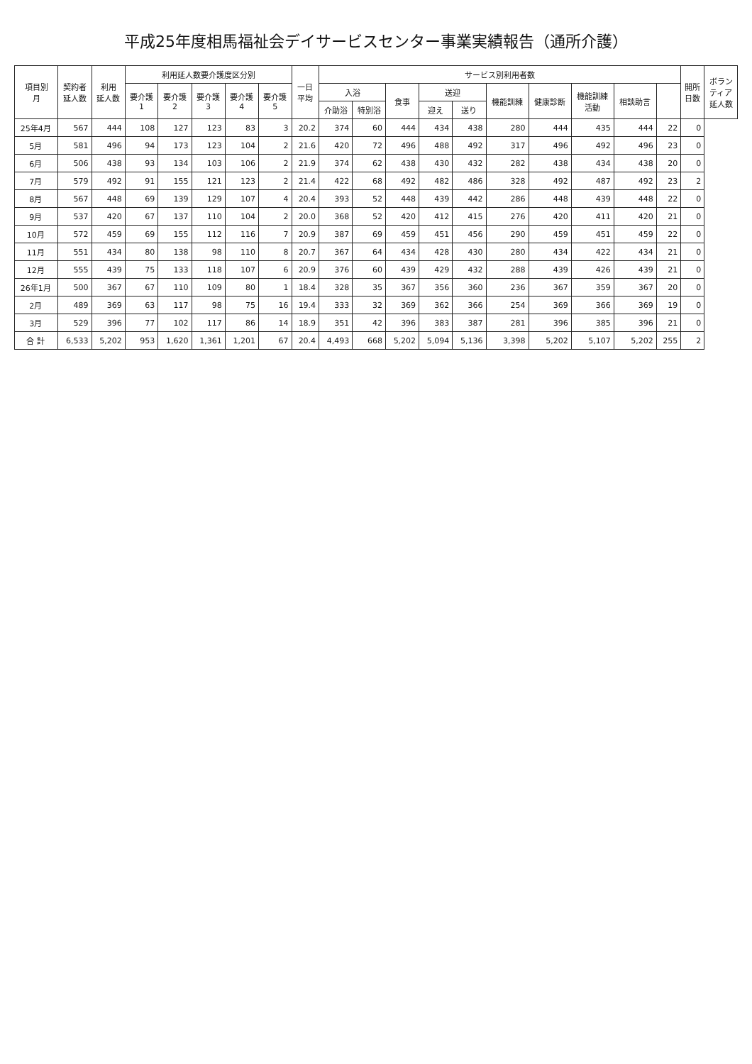平成25年度相馬福祉会デイサービスセンター事業実績報告（通所介護）
| 項目別 月 | 契約者 延人数 | 利用 延人数 | 利用延人数要介護度区分別 | | | | | 一日 平均 | サービス別利用者数 | | | | | | | | | | 開所 日数 | ボラン ティア 延人数 |
| --- | --- | --- | --- | --- | --- | --- | --- | --- | --- | --- | --- | --- | --- | --- | --- | --- | --- | --- | --- | --- |
| | | | 要介護 1 | 要介護 2 | 要介護 3 | 要介護 4 | 要介護 5 | | 入浴 | | 食事 | 送迎 | | 機能訓練 | 健康診断 | 機能訓練 活動 | 相談助言 | | | |
| | | | | | | | | | 介助浴 | 特別浴 | | 迎え | 送り | | | | | | | |
| 25年4月 | 567 | 444 | 108 | 127 | 123 | 83 | 3 | 20.2 | 374 | 60 | 444 | 434 | 438 | 280 | 444 | 435 | 444 | 22 | 0 | |
| 5月 | 581 | 496 | 94 | 173 | 123 | 104 | 2 | 21.6 | 420 | 72 | 496 | 488 | 492 | 317 | 496 | 492 | 496 | 23 | 0 | |
| 6月 | 506 | 438 | 93 | 134 | 103 | 106 | 2 | 21.9 | 374 | 62 | 438 | 430 | 432 | 282 | 438 | 434 | 438 | 20 | 0 | |
| 7月 | 579 | 492 | 91 | 155 | 121 | 123 | 2 | 21.4 | 422 | 68 | 492 | 482 | 486 | 328 | 492 | 487 | 492 | 23 | 2 | |
| 8月 | 567 | 448 | 69 | 139 | 129 | 107 | 4 | 20.4 | 393 | 52 | 448 | 439 | 442 | 286 | 448 | 439 | 448 | 22 | 0 | |
| 9月 | 537 | 420 | 67 | 137 | 110 | 104 | 2 | 20.0 | 368 | 52 | 420 | 412 | 415 | 276 | 420 | 411 | 420 | 21 | 0 | |
| 10月 | 572 | 459 | 69 | 155 | 112 | 116 | 7 | 20.9 | 387 | 69 | 459 | 451 | 456 | 290 | 459 | 451 | 459 | 22 | 0 | |
| 11月 | 551 | 434 | 80 | 138 | 98 | 110 | 8 | 20.7 | 367 | 64 | 434 | 428 | 430 | 280 | 434 | 422 | 434 | 21 | 0 | |
| 12月 | 555 | 439 | 75 | 133 | 118 | 107 | 6 | 20.9 | 376 | 60 | 439 | 429 | 432 | 288 | 439 | 426 | 439 | 21 | 0 | |
| 26年1月 | 500 | 367 | 67 | 110 | 109 | 80 | 1 | 18.4 | 328 | 35 | 367 | 356 | 360 | 236 | 367 | 359 | 367 | 20 | 0 | |
| 2月 | 489 | 369 | 63 | 117 | 98 | 75 | 16 | 19.4 | 333 | 32 | 369 | 362 | 366 | 254 | 369 | 366 | 369 | 19 | 0 | |
| 3月 | 529 | 396 | 77 | 102 | 117 | 86 | 14 | 18.9 | 351 | 42 | 396 | 383 | 387 | 281 | 396 | 385 | 396 | 21 | 0 | |
| 合 計 | 6,533 | 5,202 | 953 | 1,620 | 1,361 | 1,201 | 67 | 20.4 | 4,493 | 668 | 5,202 | 5,094 | 5,136 | 3,398 | 5,202 | 5,107 | 5,202 | 255 | 2 | |